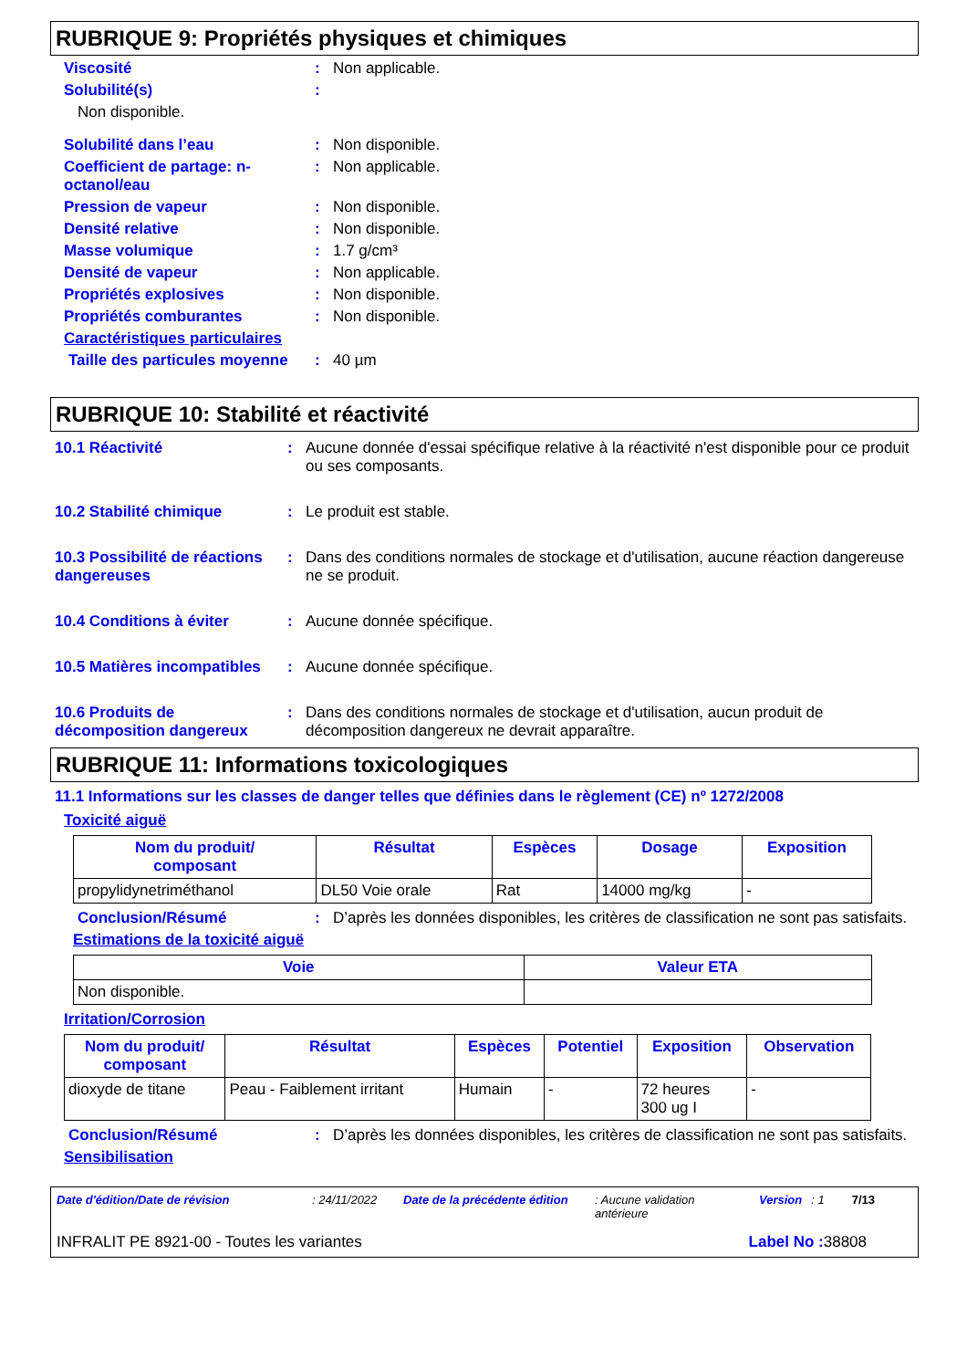RUBRIQUE 9: Propriétés physiques et chimiques
Viscosité: Non applicable.
Solubilité(s):
Non disponible.
Solubilité dans l’eau: Non disponible.
Coefficient de partage: n-octanol/eau: Non applicable.
Pression de vapeur: Non disponible.
Densité relative: Non disponible.
Masse volumique: 1.7 g/cm³
Densité de vapeur: Non applicable.
Propriétés explosives: Non disponible.
Propriétés comburantes: Non disponible.
Caractéristiques particulaires
Taille des particules moyenne: 40 µm
RUBRIQUE 10: Stabilité et réactivité
10.1 Réactivité: Aucune donnée d'essai spécifique relative à la réactivité n'est disponible pour ce produit ou ses composants.
10.2 Stabilité chimique: Le produit est stable.
10.3 Possibilité de réactions dangereuses: Dans des conditions normales de stockage et d'utilisation, aucune réaction dangereuse ne se produit.
10.4 Conditions à éviter: Aucune donnée spécifique.
10.5 Matières incompatibles: Aucune donnée spécifique.
10.6 Produits de décomposition dangereux: Dans des conditions normales de stockage et d'utilisation, aucun produit de décomposition dangereux ne devrait apparaître.
RUBRIQUE 11: Informations toxicologiques
11.1 Informations sur les classes de danger telles que définies dans le règlement (CE) nº 1272/2008
Toxicité aiguë
| Nom du produit/ composant | Résultat | Espèces | Dosage | Exposition |
| --- | --- | --- | --- | --- |
| propylidynetriméthanol | DL50 Voie orale | Rat | 14000 mg/kg | - |
Conclusion/Résumé: D’après les données disponibles, les critères de classification ne sont pas satisfaits.
Estimations de la toxicité aiguë
| Voie | Valeur ETA |
| --- | --- |
| Non disponible. | |
Irritation/Corrosion
| Nom du produit/ composant | Résultat | Espèces | Potentiel | Exposition | Observation |
| --- | --- | --- | --- | --- | --- |
| dioxyde de titane | Peau - Faiblement irritant | Humain | - | 72 heures 300 ug I | - |
Conclusion/Résumé: D’après les données disponibles, les critères de classification ne sont pas satisfaits.
Sensibilisation
Date d'édition/Date de révision: 24/11/2022 Date de la précédente édition: Aucune validation antérieure Version: 1 7/13
INFRALIT PE 8921-00 - Toutes les variantes Label No : 38808